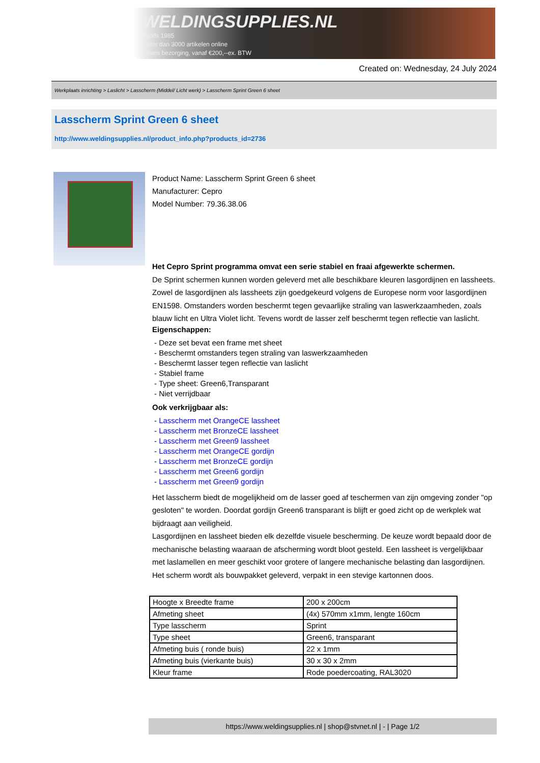WELDINGSUPPLIES.NL
- Sinds 1985
- Méér dan 3000 artikelen online
- Gratis bezorging, vanaf €200,--ex. BTW
Created on: Wednesday, 24 July 2024
Werkplaats inrichting > Laslicht > Lasscherm (Middel/ Licht werk) > Lasscherm Sprint Green 6 sheet
Lasscherm Sprint Green 6 sheet
http://www.weldingsupplies.nl/product_info.php?products_id=2736
Product Name: Lasscherm Sprint Green 6 sheet
Manufacturer: Cepro
Model Number: 79.36.38.06
Het Cepro Sprint programma omvat een serie stabiel en fraai afgewerkte schermen.
De Sprint schermen kunnen worden geleverd met alle beschikbare kleuren lasgordijnen en lassheets. Zowel de lasgordijnen als lassheets zijn goedgekeurd volgens de Europese norm voor lasgordijnen EN1598. Omstanders worden beschermt tegen gevaarlijke straling van laswerkzaamheden, zoals blauw licht en Ultra Violet licht. Tevens wordt de lasser zelf beschermt tegen reflectie van laslicht.
Eigenschappen:
- Deze set bevat een frame met sheet
- Beschermt omstanders tegen straling van laswerkzaamheden
- Beschermt lasser tegen reflectie van laslicht
- Stabiel frame
- Type sheet: Green6,Transparant
- Niet verrijdbaar
Ook verkrijgbaar als:
- Lasscherm met OrangeCE lassheet
- Lasscherm met BronzeCE lassheet
- Lasscherm met Green9 lassheet
- Lasscherm met OrangeCE gordijn
- Lasscherm met BronzeCE gordijn
- Lasscherm met Green6 gordijn
- Lasscherm met Green9 gordijn
Het lasscherm biedt de mogelijkheid om de lasser goed af teschermen van zijn omgeving zonder "op gesloten" te worden. Doordat gordijn Green6 transparant is blijft er goed zicht op de werkplek wat bijdraagt aan veiligheid.
Lasgordijnen en lassheet bieden elk dezelfde visuele bescherming. De keuze wordt bepaald door de mechanische belasting waaraan de afscherming wordt bloot gesteld. Een lassheet is vergelijkbaar met laslamellen en meer geschikt voor grotere of langere mechanische belasting dan lasgordijnen.
Het scherm wordt als bouwpakket geleverd, verpakt in een stevige kartonnen doos.
| Hoogte x Breedte frame | 200 x 200cm |
| Afmeting sheet | (4x) 570mm x1mm, lengte 160cm |
| Type lasscherm | Sprint |
| Type sheet | Green6, transparant |
| Afmeting buis ( ronde buis) | 22 x 1mm |
| Afmeting buis (vierkante buis) | 30 x 30 x 2mm |
| Kleur frame | Rode poedercoating, RAL3020 |
https://www.weldingsupplies.nl | shop@stvnet.nl | - | Page 1/2